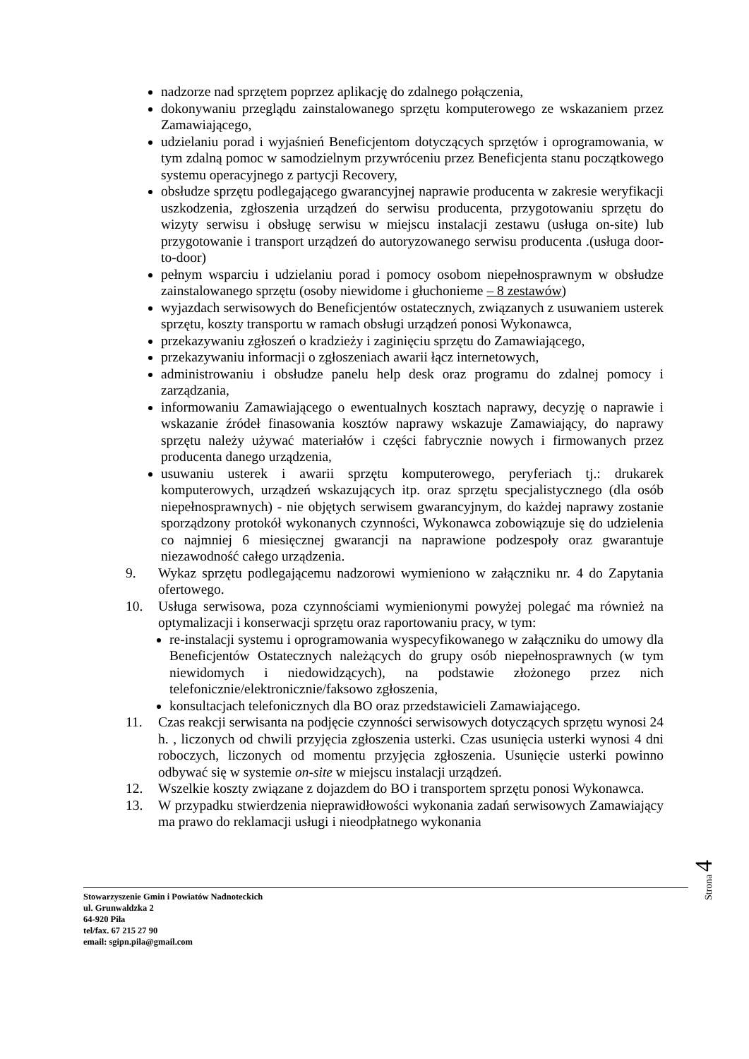nadzorze nad sprzętem poprzez aplikację do zdalnego połączenia,
dokonywaniu przeglądu zainstalowanego sprzętu komputerowego ze wskazaniem przez Zamawiającego,
udzielaniu porad i wyjaśnień Beneficjentom dotyczących sprzętów i oprogramowania, w tym zdalną pomoc w samodzielnym przywróceniu przez Beneficjenta stanu początkowego systemu operacyjnego z partycji Recovery,
obsłudze sprzętu podlegającego gwarancyjnej naprawie producenta w zakresie weryfikacji uszkodzenia, zgłoszenia urządzeń do serwisu producenta, przygotowaniu sprzętu do wizyty serwisu i obsługę serwisu w miejscu instalacji zestawu (usługa on-site) lub przygotowanie i transport urządzeń do autoryzowanego serwisu producenta .(usługa door-to-door)
pełnym wsparciu i udzielaniu porad i pomocy osobom niepełnosprawnym w obsłudze zainstalowanego sprzętu (osoby niewidome i głuchonieme – 8 zestawów)
wyjazdach serwisowych do Beneficjentów ostatecznych, związanych z usuwaniem usterek sprzętu, koszty transportu w ramach obsługi urządzeń ponosi Wykonawca,
przekazywaniu zgłoszeń o kradzieży i zaginięciu sprzętu do Zamawiającego,
przekazywaniu informacji o zgłoszeniach awarii łącz internetowych,
administrowaniu i obsłudze panelu help desk oraz programu do zdalnej pomocy i zarządzania,
informowaniu Zamawiającego o ewentualnych kosztach naprawy, decyzję o naprawie i wskazanie źródeł finasowania kosztów naprawy wskazuje Zamawiający, do naprawy sprzętu należy używać materiałów i części fabrycznie nowych i firmowanych przez producenta danego urządzenia,
usuwaniu usterek i awarii sprzętu komputerowego, peryferiach tj.: drukarek komputerowych, urządzeń wskazujących itp. oraz sprzętu specjalistycznego (dla osób niepełnosprawnych) - nie objętych serwisem gwarancyjnym, do każdej naprawy zostanie sporządzony protokół wykonanych czynności, Wykonawca zobowiązuje się do udzielenia co najmniej 6 miesięcznej gwarancji na naprawione podzespoły oraz gwarantuje niezawodność całego urządzenia.
9. Wykaz sprzętu podlegającemu nadzorowi wymieniono w załączniku nr. 4 do Zapytania ofertowego.
10. Usługa serwisowa, poza czynnościami wymienionymi powyżej polegać ma również na optymalizacji i konserwacji sprzętu oraz raportowaniu pracy, w tym:
re-instalacji systemu i oprogramowania wyspecyfikowanego w załączniku do umowy dla Beneficjentów Ostatecznych należących do grupy osób niepełnosprawnych (w tym niewidomych i niedowidzących), na podstawie złożonego przez nich telefonicznie/elektronicznie/faksowo zgłoszenia,
konsultacjach telefonicznych dla BO oraz przedstawicieli Zamawiającego.
11. Czas reakcji serwisanta na podjęcie czynności serwisowych dotyczących sprzętu wynosi 24 h. , liczonych od chwili przyjęcia zgłoszenia usterki. Czas usunięcia usterki wynosi 4 dni roboczych, liczonych od momentu przyjęcia zgłoszenia. Usunięcie usterki powinno odbywać się w systemie on-site w miejscu instalacji urządzeń.
12. Wszelkie koszty związane z dojazdem do BO i transportem sprzętu ponosi Wykonawca.
13. W przypadku stwierdzenia nieprawidłowości wykonania zadań serwisowych Zamawiający ma prawo do reklamacji usługi i nieodpłatnego wykonania
Strona 4
Stowarzyszenie Gmin i Powiatów Nadnoteckich
ul. Grunwaldzka 2
64-920 Piła
tel/fax. 67 215 27 90
email: sgipn.pila@gmail.com